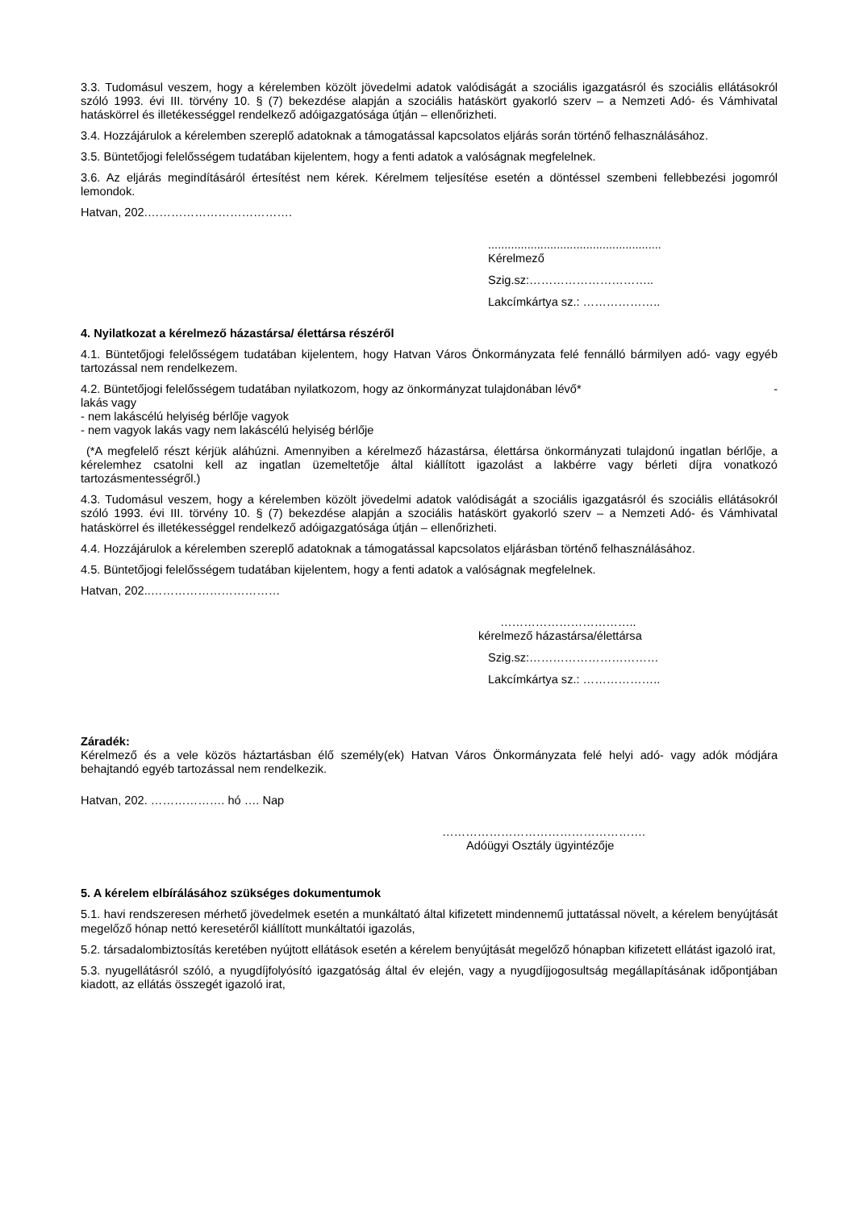3.3. Tudomásul veszem, hogy a kérelemben közölt jövedelmi adatok valódiságát a szociális igazgatásról és szociális ellátásokról szóló 1993. évi III. törvény 10. § (7) bekezdése alapján a szociális hatáskört gyakorló szerv – a Nemzeti Adó- és Vámhivatal hatáskörrel és illetékességgel rendelkező adóigazgatósága útján – ellenőrizheti.
3.4. Hozzájárulok a kérelemben szereplő adatoknak a támogatással kapcsolatos eljárás során történő felhasználásához.
3.5. Büntetőjogi felelősségem tudatában kijelentem, hogy a fenti adatok a valóságnak megfelelnek.
3.6. Az eljárás megindításáról értesítést nem kérek. Kérelmem teljesítése esetén a döntéssel szembeni fellebbezési jogomról lemondok.
Hatvan, 202.……………………………….
.....................................................
Kérelmező
Szig.sz:…………………………..
Lakcímkártya sz.: ………………..
4. Nyilatkozat a kérelmező házastársa/ élettársa részéről
4.1. Büntetőjogi felelősségem tudatában kijelentem, hogy Hatvan Város Önkormányzata felé fennálló bármilyen adó- vagy egyéb tartozással nem rendelkezem.
4.2. Büntetőjogi felelősségem tudatában nyilatkozom, hogy az önkormányzat tulajdonában lévő* -
lakás vagy
- nem lakáscélú helyiség bérlője vagyok
- nem vagyok lakás vagy nem lakáscélú helyiség bérlője
(*A megfelelő részt kérjük aláhúzni. Amennyiben a kérelmező házastársa, élettársa önkormányzati tulajdonú ingatlan bérlője, a kérelemhez csatolni kell az ingatlan üzemeltetője által kiállított igazolást a lakbérre vagy bérleti díjra vonatkozó tartozásmentességről.)
4.3. Tudomásul veszem, hogy a kérelemben közölt jövedelmi adatok valódiságát a szociális igazgatásról és szociális ellátásokról szóló 1993. évi III. törvény 10. § (7) bekezdése alapján a szociális hatáskört gyakorló szerv – a Nemzeti Adó- és Vámhivatal hatáskörrel és illetékességgel rendelkező adóigazgatósága útján – ellenőrizheti.
4.4. Hozzájárulok a kérelemben szereplő adatoknak a támogatással kapcsolatos eljárásban történő felhasználásához.
4.5. Büntetőjogi felelősségem tudatában kijelentem, hogy a fenti adatok a valóságnak megfelelnek.
Hatvan, 202..……………………………
……………………………..
kérelmező házastársa/élettársa
Szig.sz:……………………………
Lakcímkártya sz.: ………………..
Záradék:
Kérelmező és a vele közös háztartásban élő személy(ek) Hatvan Város Önkormányzata felé helyi adó- vagy adók módjára behajtandó egyéb tartozással nem rendelkezik.
Hatvan, 202. ………………. hó …. Nap
…………………………………………….
Adóügyi Osztály ügyintézője
5. A kérelem elbírálásához szükséges dokumentumok
5.1. havi rendszeresen mérhető jövedelmek esetén a munkáltató által kifizetett mindennemű juttatással növelt, a kérelem benyújtását megelőző hónap nettó keresetéről kiállított munkáltatói igazolás,
5.2. társadalombiztosítás keretében nyújtott ellátások esetén a kérelem benyújtását megelőző hónapban kifizetett ellátást igazoló irat,
5.3. nyugellátásról szóló, a nyugdíjfolyósító igazgatóság által év elején, vagy a nyugdíjjogosultság megállapításának időpontjában kiadott, az ellátás összegét igazoló irat,